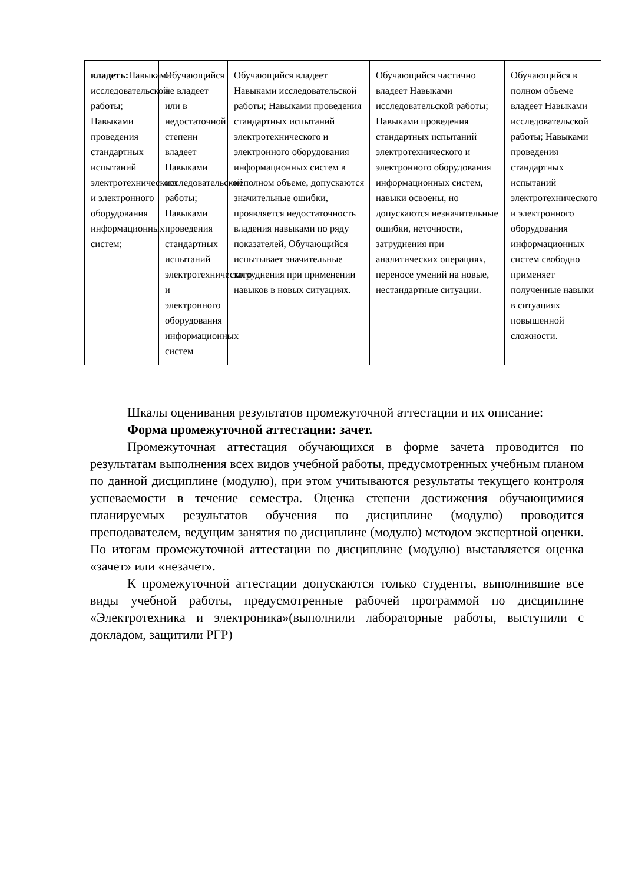| владеть: Навыками исследовательской работы; Навыками проведения стандартных испытаний электротехнического и электронного оборудования информационных систем; | Обучающийся не владеет или в недостаточной степени владеет Навыками исследовательской работы; Навыками проведения стандартных испытаний электротехнического и электронного оборудования информационных систем | Обучающийся владеет Навыками исследовательской работы; Навыками проведения стандартных испытаний электротехнического и электронного оборудования информационных систем в неполном объеме, допускаются значительные ошибки, проявляется недостаточность владения навыками по ряду показателей, Обучающийся испытывает значительные затруднения при применении навыков в новых ситуациях. | Обучающийся частично владеет Навыками исследовательской работы; Навыками проведения стандартных испытаний электротехнического и электронного оборудования информационных систем, навыки освоены, но допускаются незначительные ошибки, неточности, затруднения при аналитических операциях, переносе умений на новые, нестандартные ситуации. | Обучающийся в полном объеме владеет Навыками исследовательской работы; Навыками проведения стандартных испытаний электротехнического и электронного оборудования информационных систем свободно применяет полученные навыки в ситуациях повышенной сложности. |
Шкалы оценивания результатов промежуточной аттестации и их описание:
Форма промежуточной аттестации: зачет.
Промежуточная аттестация обучающихся в форме зачета проводится по результатам выполнения всех видов учебной работы, предусмотренных учебным планом по данной дисциплине (модулю), при этом учитываются результаты текущего контроля успеваемости в течение семестра. Оценка степени достижения обучающимися планируемых результатов обучения по дисциплине (модулю) проводится преподавателем, ведущим занятия по дисциплине (модулю) методом экспертной оценки. По итогам промежуточной аттестации по дисциплине (модулю) выставляется оценка «зачет» или «незачет».
К промежуточной аттестации допускаются только студенты, выполнившие все виды учебной работы, предусмотренные рабочей программой по дисциплине «Электротехника и электроника»(выполнили лабораторные работы, выступили с докладом, защитили РГР)